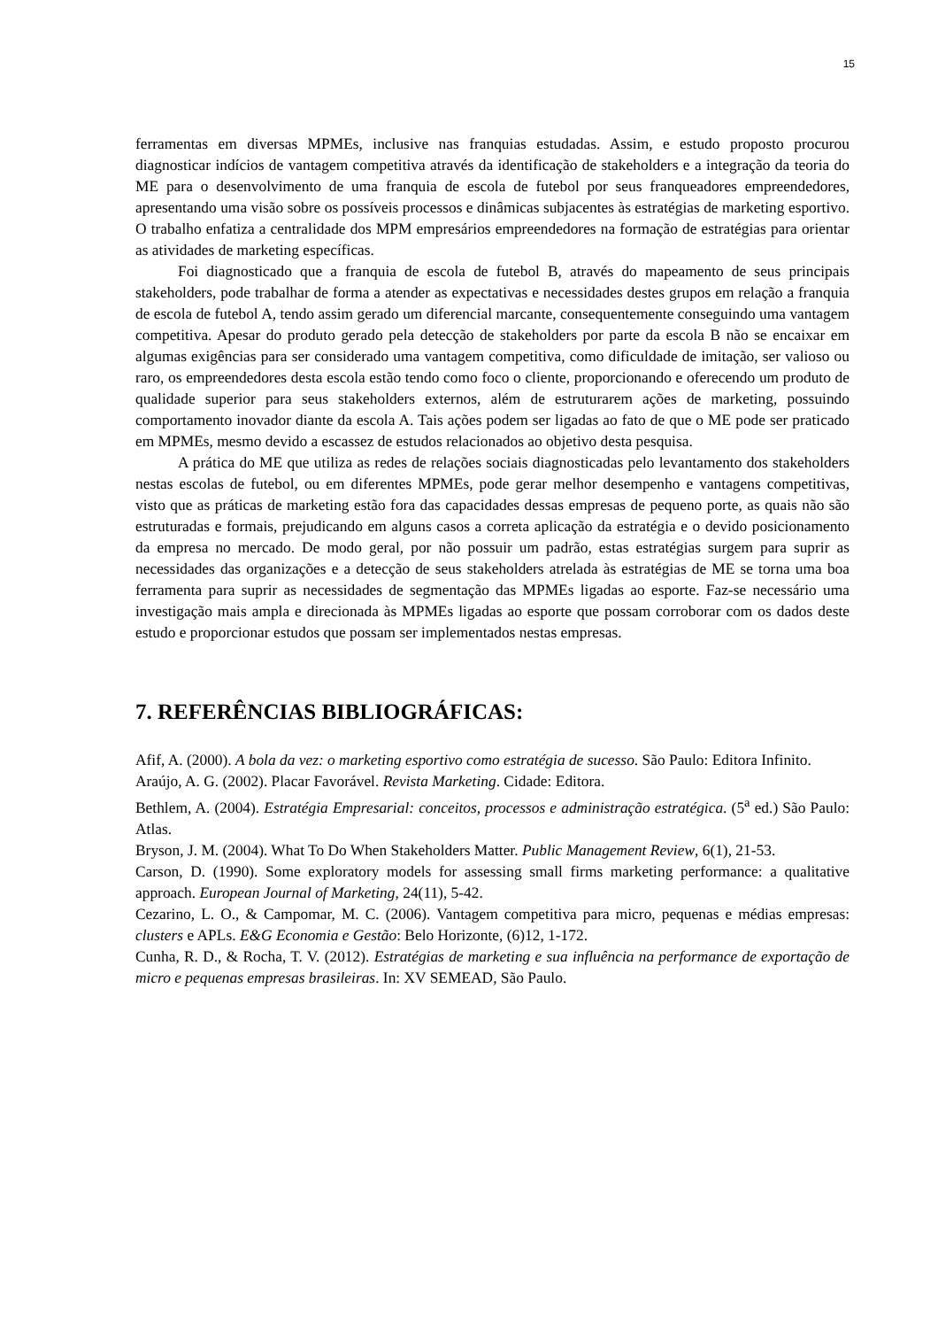15
ferramentas em diversas MPMEs, inclusive nas franquias estudadas. Assim, e estudo proposto procurou diagnosticar indícios de vantagem competitiva através da identificação de stakeholders e a integração da teoria do ME para o desenvolvimento de uma franquia de escola de futebol por seus franqueadores empreendedores, apresentando uma visão sobre os possíveis processos e dinâmicas subjacentes às estratégias de marketing esportivo. O trabalho enfatiza a centralidade dos MPM empresários empreendedores na formação de estratégias para orientar as atividades de marketing específicas.
Foi diagnosticado que a franquia de escola de futebol B, através do mapeamento de seus principais stakeholders, pode trabalhar de forma a atender as expectativas e necessidades destes grupos em relação a franquia de escola de futebol A, tendo assim gerado um diferencial marcante, consequentemente conseguindo uma vantagem competitiva. Apesar do produto gerado pela detecção de stakeholders por parte da escola B não se encaixar em algumas exigências para ser considerado uma vantagem competitiva, como dificuldade de imitação, ser valioso ou raro, os empreendedores desta escola estão tendo como foco o cliente, proporcionando e oferecendo um produto de qualidade superior para seus stakeholders externos, além de estruturarem ações de marketing, possuindo comportamento inovador diante da escola A. Tais ações podem ser ligadas ao fato de que o ME pode ser praticado em MPMEs, mesmo devido a escassez de estudos relacionados ao objetivo desta pesquisa.
A prática do ME que utiliza as redes de relações sociais diagnosticadas pelo levantamento dos stakeholders nestas escolas de futebol, ou em diferentes MPMEs, pode gerar melhor desempenho e vantagens competitivas, visto que as práticas de marketing estão fora das capacidades dessas empresas de pequeno porte, as quais não são estruturadas e formais, prejudicando em alguns casos a correta aplicação da estratégia e o devido posicionamento da empresa no mercado. De modo geral, por não possuir um padrão, estas estratégias surgem para suprir as necessidades das organizações e a detecção de seus stakeholders atrelada às estratégias de ME se torna uma boa ferramenta para suprir as necessidades de segmentação das MPMEs ligadas ao esporte. Faz-se necessário uma investigação mais ampla e direcionada às MPMEs ligadas ao esporte que possam corroborar com os dados deste estudo e proporcionar estudos que possam ser implementados nestas empresas.
7. REFERÊNCIAS BIBLIOGRÁFICAS:
Afif, A. (2000). A bola da vez: o marketing esportivo como estratégia de sucesso. São Paulo: Editora Infinito.
Araújo, A. G. (2002). Placar Favorável. Revista Marketing. Cidade: Editora.
Bethlem, A. (2004). Estratégia Empresarial: conceitos, processos e administração estratégica. (5<sup>a</sup> ed.) São Paulo: Atlas.
Bryson, J. M. (2004). What To Do When Stakeholders Matter. Public Management Review, 6(1), 21-53.
Carson, D. (1990). Some exploratory models for assessing small firms marketing performance: a qualitative approach. European Journal of Marketing, 24(11), 5-42.
Cezarino, L. O., & Campomar, M. C. (2006). Vantagem competitiva para micro, pequenas e médias empresas: clusters e APLs. E&G Economia e Gestão: Belo Horizonte, (6)12, 1-172.
Cunha, R. D., & Rocha, T. V. (2012). Estratégias de marketing e sua influência na performance de exportação de micro e pequenas empresas brasileiras. In: XV SEMEAD, São Paulo.